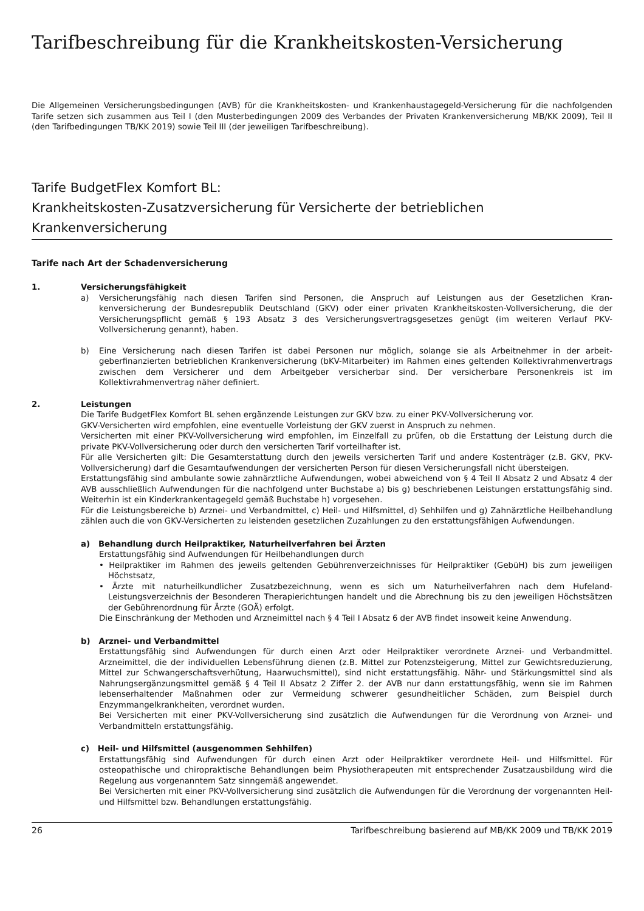Tarifbeschreibung für die Krankheitskosten-Versicherung
Die Allgemeinen Versicherungsbedingungen (AVB) für die Krankheitskosten- und Krankenhaustagegeld-Versicherung für die nachfolgenden Tarife setzen sich zusammen aus Teil I (den Musterbedingungen 2009 des Verbandes der Privaten Krankenversi­cherung MB/KK 2009), Teil II (den Tarifbedingungen TB/KK 2019) sowie Teil III (der jeweiligen Tarifbeschreibung).
Tarife BudgetFlex Komfort BL:
Krankheitskosten-Zusatzversicherung für Versicherte der betrieblichen Krankenversicherung
Tarife nach Art der Schadenversicherung
1. Versicherungsfähigkeit
a) Versicherungsfähig nach diesen Tarifen sind Personen, die Anspruch auf Leistungen aus der Gesetzlichen Kran­kenversicherung der Bundesrepublik Deutschland (GKV) oder einer privaten Krankheitskosten-Vollversicherung, die der Versicherungspflicht gemäß § 193 Absatz 3 des Versicherungsvertragsgesetzes genügt (im weiteren Verlauf PKV-Vollversicherung genannt), haben.
b) Eine Versicherung nach diesen Tarifen ist dabei Personen nur möglich, solange sie als Arbeitnehmer in der arbeit­geberfinanzierten betrieblichen Krankenversicherung (bKV-Mitarbeiter) im Rahmen eines geltenden Kollektiv­rahmenvertrags zwischen dem Versicherer und dem Arbeitgeber versicherbar sind. Der versicherbare Personen­kreis ist im Kollektivrahmenvertrag näher definiert.
2. Leistungen
Die Tarife BudgetFlex Komfort BL sehen ergänzende Leistungen zur GKV bzw. zu einer PKV-Vollversicherung vor.
GKV-Versicherten wird empfohlen, eine eventuelle Vorleistung der GKV zuerst in Anspruch zu nehmen.
Versicherten mit einer PKV-Vollversicherung wird empfohlen, im Einzelfall zu prüfen, ob die Erstattung der Leistung durch die private PKV-Vollversicherung oder durch den versicherten Tarif vorteilhafter ist.
Für alle Versicherten gilt: Die Gesamterstattung durch den jeweils versicherten Tarif und andere Kostenträger (z.B. GKV, PKV-Vollversicherung) darf die Gesamtaufwendungen der versicherten Person für diesen Versicherungsfall nicht übersteigen.
Erstattungsfähig sind ambulante sowie zahnärztliche Aufwendungen, wobei abweichend von § 4 Teil II Absatz 2 und Absatz 4 der AVB ausschließlich Aufwendungen für die nachfolgend unter Buchstabe a) bis g) beschriebenen Leistun­gen erstattungsfähig sind. Weiterhin ist ein Kinderkrankentagegeld gemäß Buchstabe h) vorgesehen.
Für die Leistungsbereiche b) Arznei- und Verbandmittel, c) Heil- und Hilfsmittel, d) Sehhilfen und g) Zahnärztliche Heilbehandlung zählen auch die von GKV-Versicherten zu leistenden gesetzlichen Zuzahlungen zu den erstattungsfä­higen Aufwendungen.
a) Behandlung durch Heilpraktiker, Naturheilverfahren bei Ärzten
Erstattungsfähig sind Aufwendungen für Heilbehandlungen durch
• Heilpraktiker im Rahmen des jeweils geltenden Gebührenverzeichnisses für Heilpraktiker (GebüH) bis zum je­weiligen Höchstsatz,
• Ärzte mit naturheilkundlicher Zusatzbezeichnung, wenn es sich um Naturheilverfahren nach dem Hufeland-Leistungsverzeichnis der Besonderen Therapierichtungen handelt und die Abrechnung bis zu den jeweiligen Höchstsätzen der Gebührenordnung für Ärzte (GOÄ) erfolgt.
Die Einschränkung der Methoden und Arzneimittel nach § 4 Teil I Absatz 6 der AVB findet insoweit keine Anwendung.
b) Arznei- und Verbandmittel
Erstattungsfähig sind Aufwendungen für durch einen Arzt oder Heilpraktiker verordnete Arznei- und Verbandmittel. Arzneimittel, die der individuellen Lebensführung dienen (z.B. Mittel zur Potenzsteigerung, Mittel zur Gewichtsre­duzierung, Mittel zur Schwangerschaftsverhütung, Haarwuchsmittel), sind nicht erstattungsfähig. Nähr- und Stär­kungsmittel sind als Nahrungsergänzungsmittel gemäß § 4 Teil II Absatz 2 Ziffer 2. der AVB nur dann erstattungs­fähig, wenn sie im Rahmen lebenserhaltender Maßnahmen oder zur Vermeidung schwerer gesundheitlicher Schäden, zum Beispiel durch Enzymmangelkrankheiten, verordnet wurden.
Bei Versicherten mit einer PKV-Vollversicherung sind zusätzlich die Aufwendungen für die Verordnung von Arznei- und Verbandmitteln erstattungsfähig.
c) Heil- und Hilfsmittel (ausgenommen Sehhilfen)
Erstattungsfähig sind Aufwendungen für durch einen Arzt oder Heilpraktiker verordnete Heil- und Hilfsmittel. Für osteopathische und chiropraktische Behandlungen beim Physiotherapeuten mit entsprechender Zusatzausbil­dung wird die Regelung aus vorgenanntem Satz sinngemäß angewendet.
Bei Versicherten mit einer PKV-Vollversicherung sind zusätzlich die Aufwendungen für die Verordnung der vorge­nannten Heil- und Hilfsmittel bzw. Behandlungen erstattungsfähig.
26 Tarifbeschreibung basierend auf MB/KK 2009 und TB/KK 2019